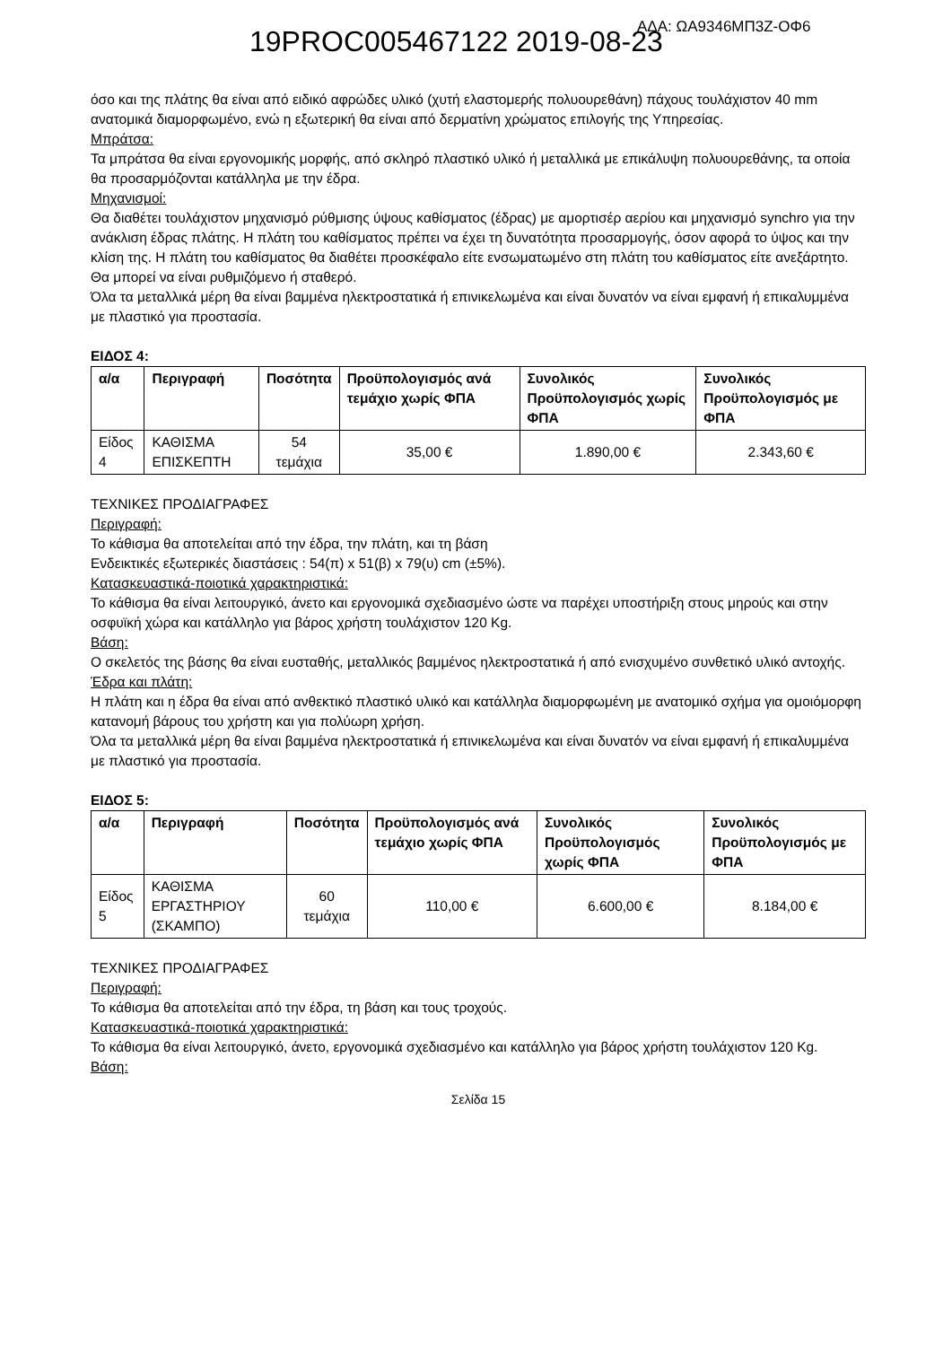19PROC005467122 2019-08-23 ΑΔΑ: ΩΑ9346ΜΠ3Ζ-ΟΦ6
όσο και της πλάτης θα είναι από ειδικό αφρώδες υλικό (χυτή ελαστομερής πολυουρεθάνη) πάχους τουλάχιστον 40 mm ανατομικά διαμορφωμένο, ενώ η εξωτερική θα είναι από δερματίνη χρώματος επιλογής της Υπηρεσίας.
Μπράτσα:
Τα μπράτσα θα είναι εργονομικής μορφής, από σκληρό πλαστικό υλικό ή μεταλλικά με επικάλυψη πολυουρεθάνης, τα οποία θα προσαρμόζονται κατάλληλα με την έδρα.
Μηχανισμοί:
Θα διαθέτει τουλάχιστον μηχανισμό ρύθμισης ύψους καθίσματος (έδρας) με αμορτισέρ αερίου και μηχανισμό synchro για την ανάκλιση έδρας πλάτης. Η πλάτη του καθίσματος πρέπει να έχει τη δυνατότητα προσαρμογής, όσον αφορά το ύψος και την κλίση της. Η πλάτη του καθίσματος θα διαθέτει προσκέφαλο είτε ενσωματωμένο στη πλάτη του καθίσματος είτε ανεξάρτητο. Θα μπορεί να είναι ρυθμιζόμενο ή σταθερό.
Όλα τα μεταλλικά μέρη θα είναι βαμμένα ηλεκτροστατικά ή επινικελωμένα και είναι δυνατόν να είναι εμφανή ή επικαλυμμένα με πλαστικό για προστασία.
ΕΙΔΟΣ 4:
| α/α | Περιγραφή | Ποσότητα | Προϋπολογισμός ανά τεμάχιο χωρίς ΦΠΑ | Συνολικός Προϋπολογισμός χωρίς ΦΠΑ | Συνολικός Προϋπολογισμός με ΦΠΑ |
| --- | --- | --- | --- | --- | --- |
| Είδος 4 | ΚΑΘΙΣΜΑ ΕΠΙΣΚΕΠΤΗ | 54 τεμάχια | 35,00 € | 1.890,00 € | 2.343,60 € |
ΤΕΧΝΙΚΕΣ ΠΡΟΔΙΑΓΡΑΦΕΣ
Περιγραφή:
Το κάθισμα θα αποτελείται από την έδρα, την πλάτη, και τη βάση
Ενδεικτικές εξωτερικές διαστάσεις : 54(π) x 51(β) x 79(υ) cm (±5%).
Κατασκευαστικά-ποιοτικά χαρακτηριστικά:
Το κάθισμα θα είναι λειτουργικό, άνετο και εργονομικά σχεδιασμένο ώστε να παρέχει υποστήριξη στους μηρούς και στην οσφυϊκή χώρα και κατάλληλο για βάρος χρήστη τουλάχιστον 120 Kg.
Βάση:
Ο σκελετός της βάσης θα είναι ευσταθής, μεταλλικός βαμμένος ηλεκτροστατικά ή από ενισχυμένο συνθετικό υλικό αντοχής.
Έδρα και πλάτη:
Η πλάτη και η έδρα θα είναι από ανθεκτικό πλαστικό υλικό και κατάλληλα διαμορφωμένη με ανατομικό σχήμα για ομοιόμορφη κατανομή βάρους του χρήστη και για πολύωρη χρήση.
Όλα τα μεταλλικά μέρη θα είναι βαμμένα ηλεκτροστατικά ή επινικελωμένα και είναι δυνατόν να είναι εμφανή ή επικαλυμμένα με πλαστικό για προστασία.
ΕΙΔΟΣ 5:
| α/α | Περιγραφή | Ποσότητα | Προϋπολογισμός ανά τεμάχιο χωρίς ΦΠΑ | Συνολικός Προϋπολογισμός χωρίς ΦΠΑ | Συνολικός Προϋπολογισμός με ΦΠΑ |
| --- | --- | --- | --- | --- | --- |
| Είδος 5 | ΚΑΘΙΣΜΑ ΕΡΓΑΣΤΗΡΙΟΥ (ΣΚΑΜΠΟ) | 60 τεμάχια | 110,00 € | 6.600,00 € | 8.184,00 € |
ΤΕΧΝΙΚΕΣ ΠΡΟΔΙΑΓΡΑΦΕΣ
Περιγραφή:
Το κάθισμα θα αποτελείται από την έδρα, τη βάση και τους τροχούς.
Κατασκευαστικά-ποιοτικά χαρακτηριστικά:
Το κάθισμα θα είναι λειτουργικό, άνετο, εργονομικά σχεδιασμένο και κατάλληλο για βάρος χρήστη τουλάχιστον 120 Kg.
Βάση:
Σελίδα 15